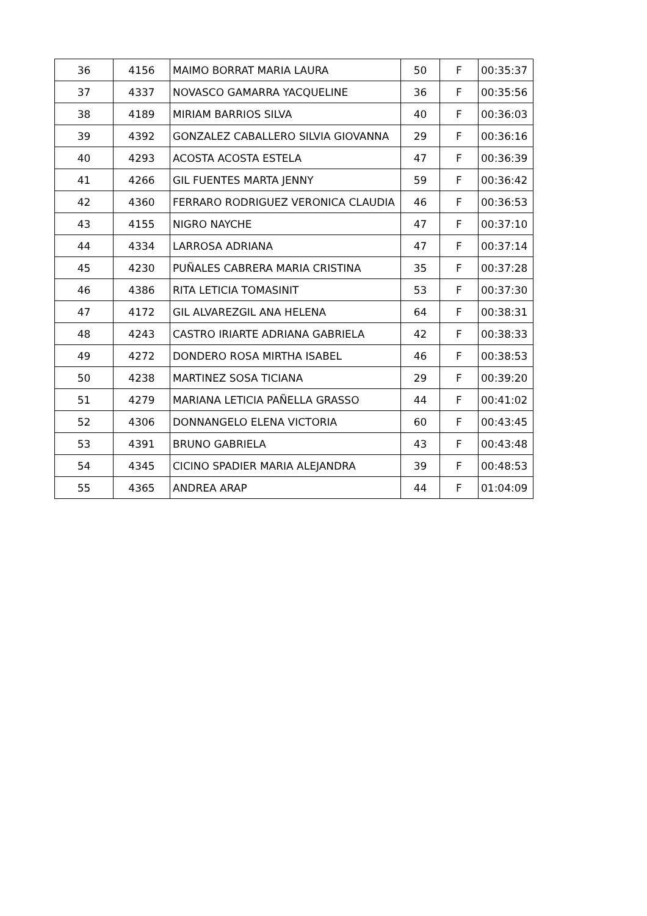| 36 | 4156 | MAIMO BORRAT MARIA LAURA | 50 | F | 00:35:37 |
| 37 | 4337 | NOVASCO GAMARRA YACQUELINE | 36 | F | 00:35:56 |
| 38 | 4189 | MIRIAM BARRIOS SILVA | 40 | F | 00:36:03 |
| 39 | 4392 | GONZALEZ CABALLERO SILVIA GIOVANNA | 29 | F | 00:36:16 |
| 40 | 4293 | ACOSTA ACOSTA ESTELA | 47 | F | 00:36:39 |
| 41 | 4266 | GIL FUENTES MARTA JENNY | 59 | F | 00:36:42 |
| 42 | 4360 | FERRARO RODRIGUEZ VERONICA CLAUDIA | 46 | F | 00:36:53 |
| 43 | 4155 | NIGRO NAYCHE | 47 | F | 00:37:10 |
| 44 | 4334 | LARROSA ADRIANA | 47 | F | 00:37:14 |
| 45 | 4230 | PUÑALES CABRERA MARIA CRISTINA | 35 | F | 00:37:28 |
| 46 | 4386 | RITA LETICIA TOMASINIT | 53 | F | 00:37:30 |
| 47 | 4172 | GIL ALVAREZGIL ANA HELENA | 64 | F | 00:38:31 |
| 48 | 4243 | CASTRO IRIARTE ADRIANA GABRIELA | 42 | F | 00:38:33 |
| 49 | 4272 | DONDERO ROSA MIRTHA ISABEL | 46 | F | 00:38:53 |
| 50 | 4238 | MARTINEZ SOSA TICIANA | 29 | F | 00:39:20 |
| 51 | 4279 | MARIANA LETICIA PAÑELLA GRASSO | 44 | F | 00:41:02 |
| 52 | 4306 | DONNANGELO ELENA VICTORIA | 60 | F | 00:43:45 |
| 53 | 4391 | BRUNO GABRIELA | 43 | F | 00:43:48 |
| 54 | 4345 | CICINO SPADIER MARIA ALEJANDRA | 39 | F | 00:48:53 |
| 55 | 4365 | ANDREA ARAP | 44 | F | 01:04:09 |